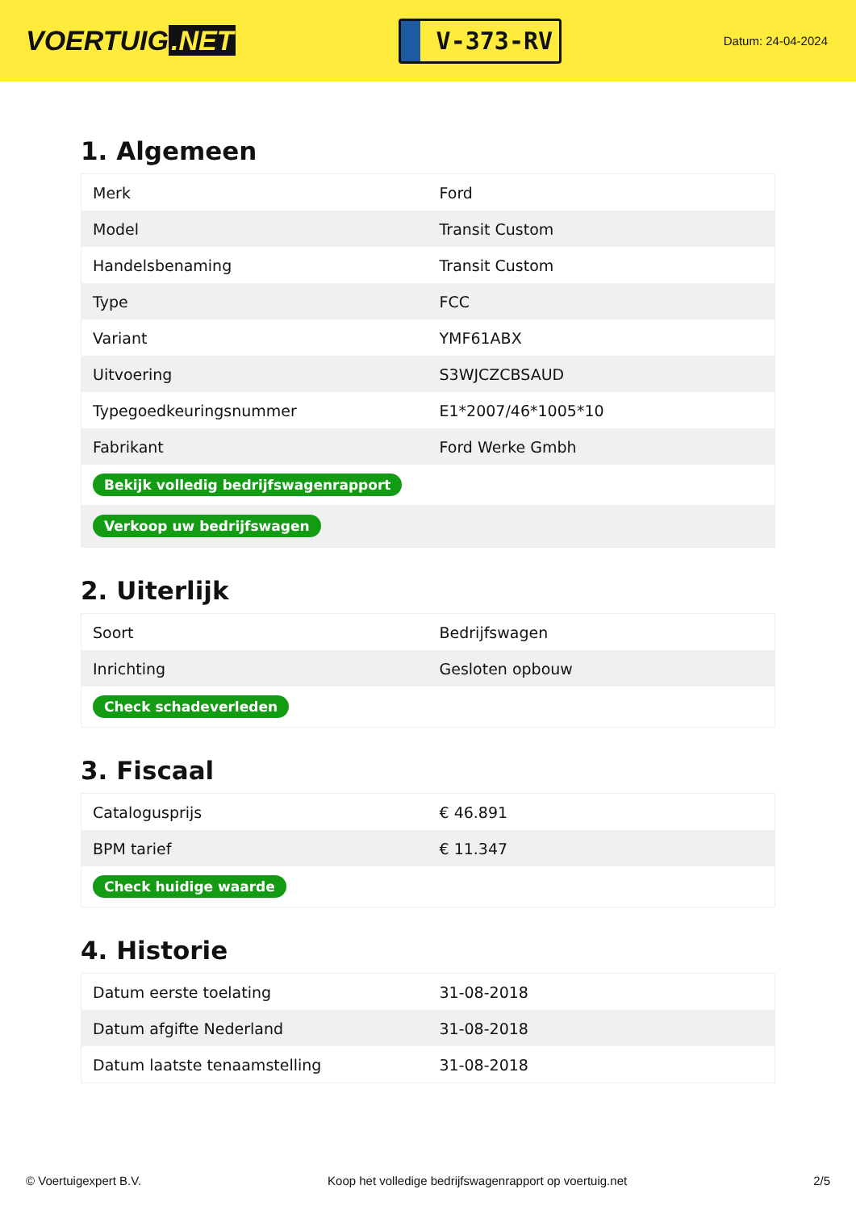VOERTUIG.NET
V-373-RV
Datum: 24-04-2024
1. Algemeen
| Merk | Ford |
| Model | Transit Custom |
| Handelsbenaming | Transit Custom |
| Type | FCC |
| Variant | YMF61ABX |
| Uitvoering | S3WJCZCBSAUD |
| Typegoedkeuringsnummer | E1*2007/46*1005*10 |
| Fabrikant | Ford Werke Gmbh |
| Bekijk volledig bedrijfswagenrapport | |
| Verkoop uw bedrijfswagen | |
2. Uiterlijk
| Soort | Bedrijfswagen |
| Inrichting | Gesloten opbouw |
| Check schadeverleden | |
3. Fiscaal
| Catalogusprijs | € 46.891 |
| BPM tarief | € 11.347 |
| Check huidige waarde | |
4. Historie
| Datum eerste toelating | 31-08-2018 |
| Datum afgifte Nederland | 31-08-2018 |
| Datum laatste tenaamstelling | 31-08-2018 |
© Voertuigexpert B.V. Koop het volledige bedrijfswagenrapport op voertuig.net 2/5